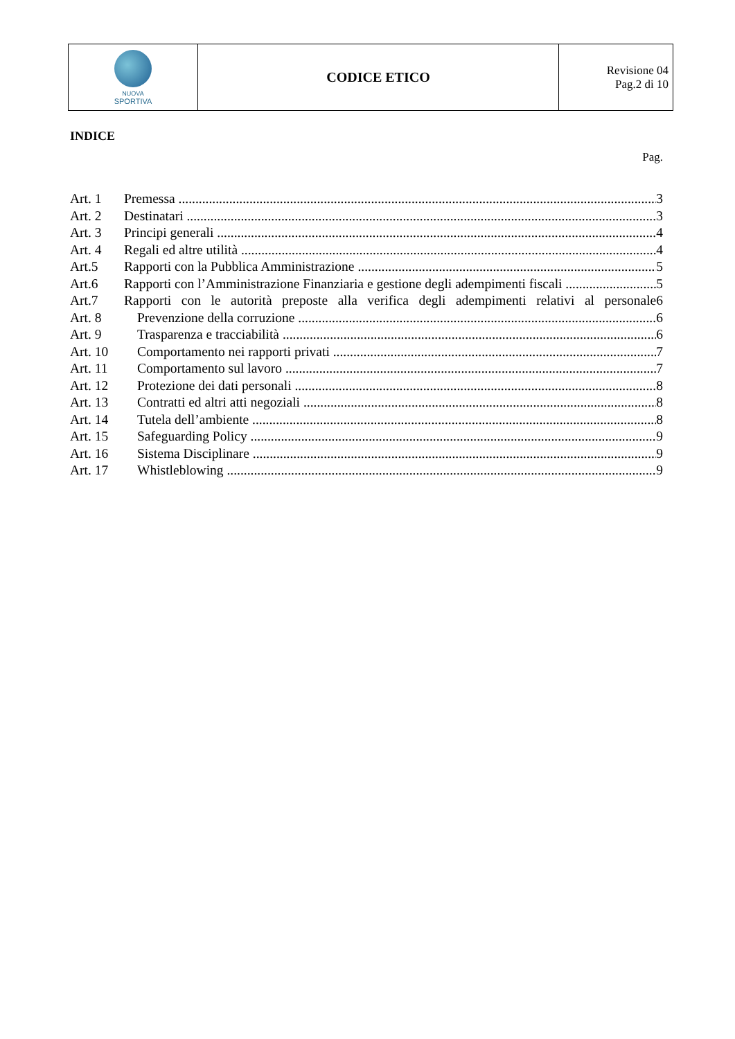| NUOVA SPORTIVA | CODICE ETICO | Revisione 04 Pag.2 di 10 |
INDICE
Pag.
Art. 1 Premessa 3
Art. 2 Destinatari 3
Art. 3 Principi generali 4
Art. 4 Regali ed altre utilità 4
Art.5 Rapporti con la Pubblica Amministrazione 5
Art.6 Rapporti con l’Amministrazione Finanziaria e gestione degli adempimenti fiscali 5
Art.7 Rapporti con le autorità preposte alla verifica degli adempimenti relativi al personale 6
Art. 8 Prevenzione della corruzione 6
Art. 9 Trasparenza e tracciabilità 6
Art. 10 Comportamento nei rapporti privati 7
Art. 11 Comportamento sul lavoro 7
Art. 12 Protezione dei dati personali 8
Art. 13 Contratti ed altri atti negoziali 8
Art. 14 Tutela dell’ambiente 8
Art. 15 Safeguarding Policy 9
Art. 16 Sistema Disciplinare 9
Art. 17 Whistleblowing 9